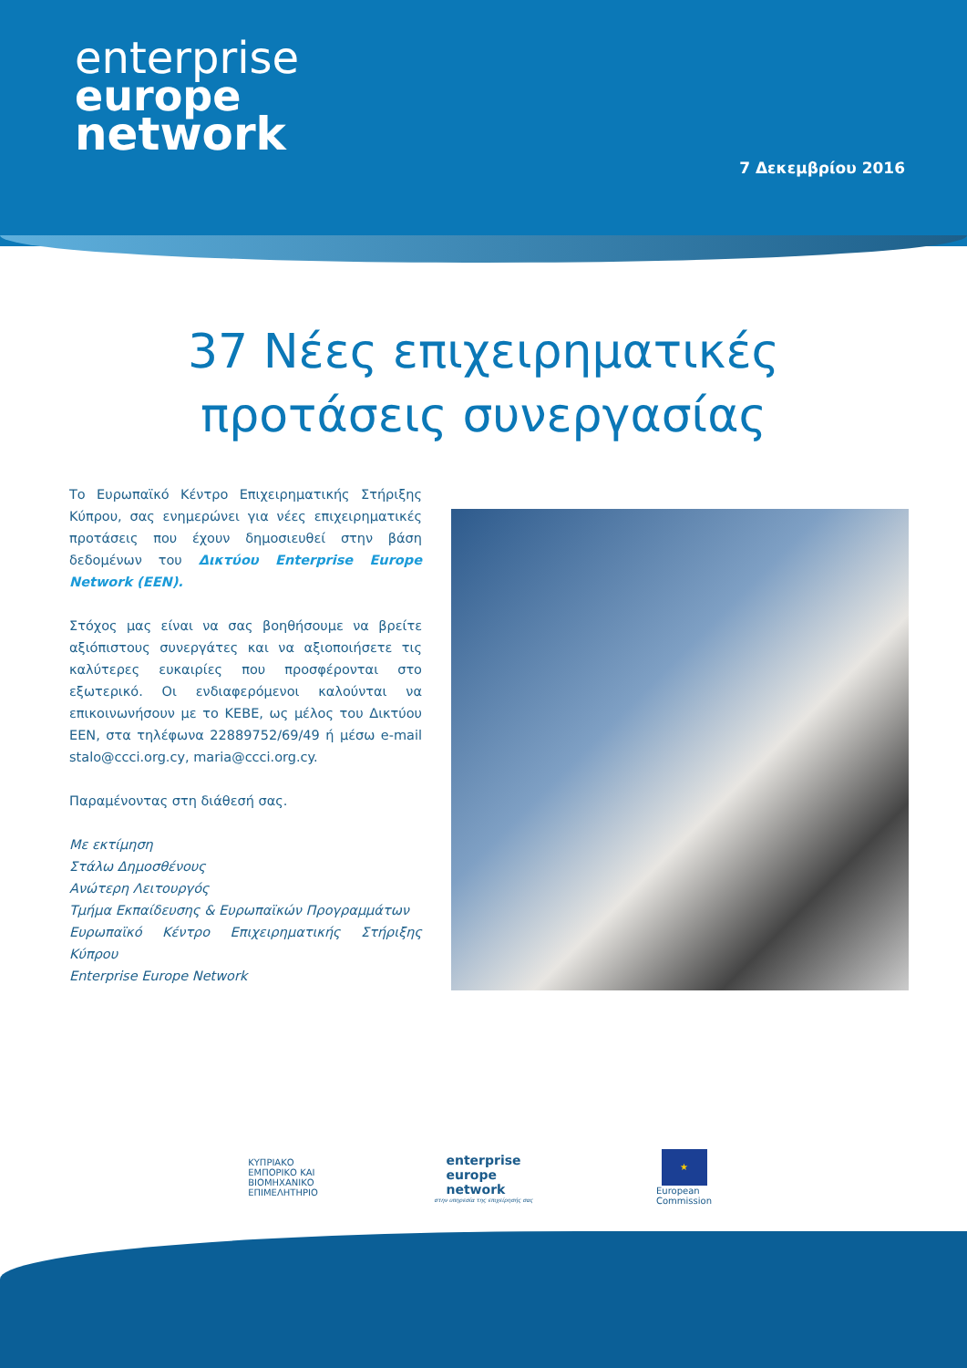enterprise
europe
network
7 Δεκεμβρίου 2016
37 Νέες επιχειρηματικές
προτάσεις συνεργασίας
Το Ευρωπαϊκό Κέντρο Επιχειρηματικής Στήριξης Κύπρου, σας ενημερώνει για νέες επιχειρηματικές προτάσεις που έχουν δημοσιευθεί στην βάση δεδομένων του Δικτύου Enterprise Europe Network (EEN).
Στόχος μας είναι να σας βοηθήσουμε να βρείτε αξιόπιστους συνεργάτες και να αξιοποιήσετε τις καλύτερες ευκαιρίες που προσφέρονται στο εξωτερικό. Οι ενδιαφερόμενοι καλούνται να επικοινωνήσουν με το ΚΕΒΕ, ως μέλος του Δικτύου ΕΕΝ, στα τηλέφωνα 22889752/69/49 ή μέσω e-mail stalo@ccci.org.cy, maria@ccci.org.cy.
Παραμένοντας στη διάθεσή σας.
Με εκτίμηση
Στάλω Δημοσθένους
Ανώτερη Λειτουργός
Τμήμα Εκπαίδευσης & Ευρωπαϊκών Προγραμμάτων
Ευρωπαϊκό Κέντρο Επιχειρηματικής Στήριξης Κύπρου
Enterprise Europe Network
ΚΥΠΡΙΑΚΟ
ΕΜΠΟΡΙΚΟ ΚΑΙ
ΒΙΟΜΗΧΑΝΙΚΟ
ΕΠΙΜΕΛΗΤΗΡΙΟ
enterprise
europe
network
στην υπηρεσία της επιχείρησής σας
★
European
Commission